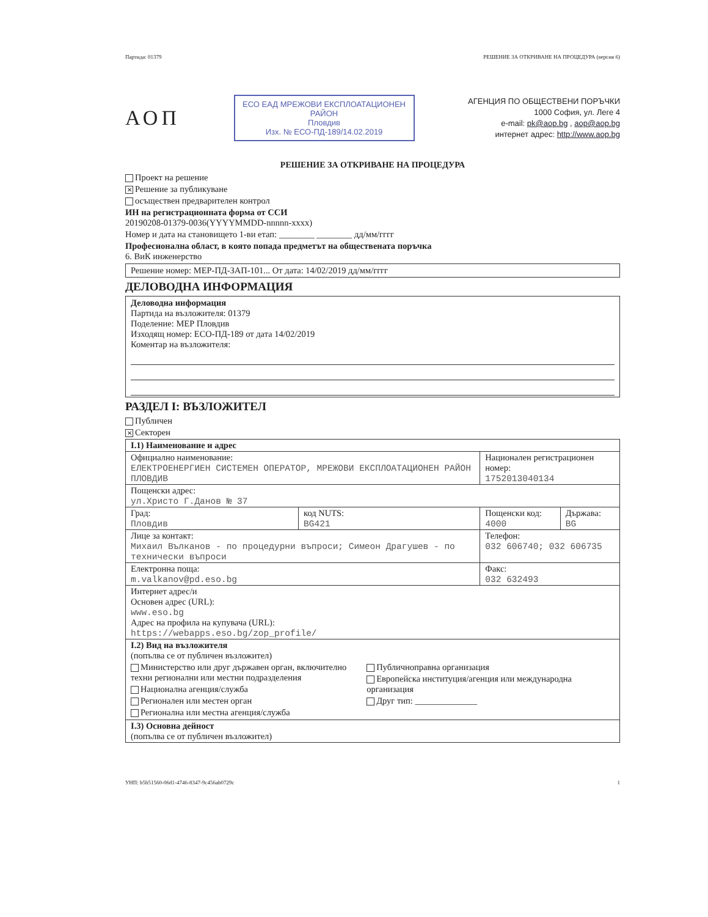Партида: 01379 РЕШЕНИЕ ЗА ОТКРИВАНЕ НА ПРОЦЕДУРА (версия 6)
АОП
ЕСО ЕАД МРЕЖОВИ ЕКСПЛОАТАЦИОНЕН РАЙОН
Пловдив
Изх. № ЕСО-ПД-189/14.02.2019
АГЕНЦИЯ ПО ОБЩЕСТВЕНИ ПОРЪЧКИ
1000 София, ул. Леге 4
e-mail: pk@aop.bg , aop@aop.bg
интернет адрес: http://www.aop.bg
РЕШЕНИЕ ЗА ОТКРИВАНЕ НА ПРОЦЕДУРА
Проект на решение
✕ Решение за публикуване
осъществен предварителен контрол
ИН на регистрационната форма от ССИ
20190208-01379-0036(YYYYMMDD-nnnnn-xxxx)
Номер и дата на становището 1-ви етап: ________ ________ дд/мм/гггг
Професионална област, в която попада предметът на обществената поръчка
6. ВиК инженерство
Решение номер: МЕР-ПД-ЗАП-101... От дата: 14/02/2019 дд/мм/гггг
ДЕЛОВОДНА ИНФОРМАЦИЯ
Деловодна информация
Партида на възложителя: 01379
Поделение: МЕР Пловдив
Изходящ номер: ЕСО-ПД-189 от дата 14/02/2019
Коментар на възложителя:
РАЗДЕЛ I: ВЪЗЛОЖИТЕЛ
Публичен
✕ Секторен
| I.1) Наименование и адрес | | | |
| Официално наименование: ЕЛЕКТРОЕНЕРГИЕН СИСТЕМЕН ОПЕРАТОР, МРЕЖОВИ ЕКСПЛОАТАЦИОНЕН РАЙОН ПЛОВДИВ | | Национален регистрационен номер: 1752013040134 | |
| Пощенски адрес: ул.Христо Г.Данов № 37 | | | |
| Град: Пловдив | код NUTS: BG421 | Пощенски код: 4000 | Държава: BG |
| Лице за контакт: Михаил Вълканов - по процедурни въпроси; Симеон Драгушев - по технически въпроси | | Телефон: 032 606740; 032 606735 | |
| Електронна поща: m.valkanov@pd.eso.bg | | Факс: 032 632493 | |
| Интернет адрес/и Основен адрес (URL): www.eso.bg Адрес на профила на купувача (URL): https://webapps.eso.bg/zop_profile/ | | | |
| I.2) Вид на възложителя (попълва се от публичен възложител) Министерство или друг държавен орган, включително техни регионални или местни подразделения Национална агенция/служба Регионален или местен орган Регионална или местна агенция/служба Публичноправна организация Европейска институция/агенция или международна организация Друг тип: ______________ | | | |
| I.3) Основна дейност (попълва се от публичен възложител) | | | |
УНП: b5b51560-06d1-4746-8347-9c456ab0729c 1